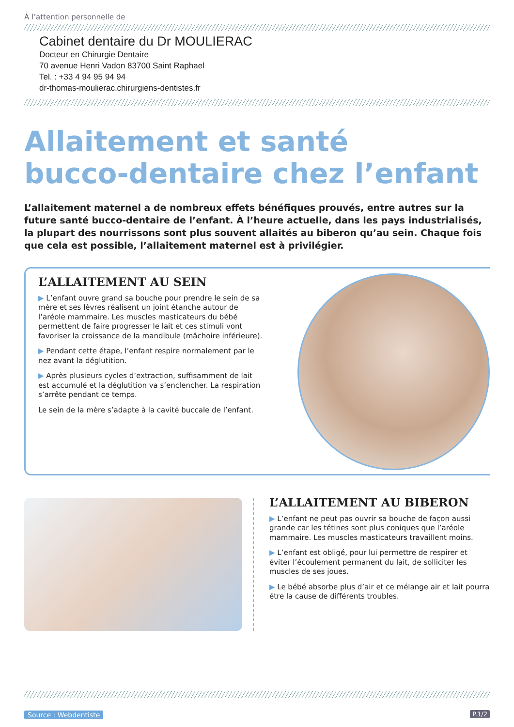À l’attention personnelle de
Cabinet dentaire du Dr MOULIERAC
Docteur en Chirurgie Dentaire
70 avenue Henri Vadon 83700 Saint Raphael
Tel. : +33 4 94 95 94 94
dr-thomas-moulierac.chirurgiens-dentistes.fr
Allaitement et santé
bucco-dentaire chez l’enfant
L’allaitement maternel a de nombreux effets bénéfiques prouvés, entre autres sur la future santé bucco-dentaire de l’enfant. À l’heure actuelle, dans les pays industrialisés, la plupart des nourrissons sont plus souvent allaités au biberon qu’au sein. Chaque fois que cela est possible, l’allaitement maternel est à privilégier.
L’ALLAITEMENT AU SEIN
▶ L’enfant ouvre grand sa bouche pour prendre le sein de sa mère et ses lèvres réalisent un joint étanche autour de l’aréole mammaire. Les muscles masticateurs du bébé permettent de faire progresser le lait et ces stimuli vont favoriser la croissance de la mandibule (mâchoire inférieure).
▶ Pendant cette étape, l’enfant respire normalement par le nez avant la déglutition.
▶ Après plusieurs cycles d’extraction, suffisamment de lait est accumulé et la déglutition va s’enclencher. La respiration s’arrête pendant ce temps.
Le sein de la mère s’adapte à la cavité buccale de l’enfant.
L’ALLAITEMENT AU BIBERON
▶ L’enfant ne peut pas ouvrir sa bouche de façon aussi grande car les tétines sont plus coniques que l’aréole mammaire. Les muscles masticateurs travaillent moins.
▶ L’enfant est obligé, pour lui permettre de respirer et éviter l’écoulement permanent du lait, de solliciter les muscles de ses joues.
▶ Le bébé absorbe plus d’air et ce mélange air et lait pourra être la cause de différents troubles.
Source : Webdentiste P.1/2